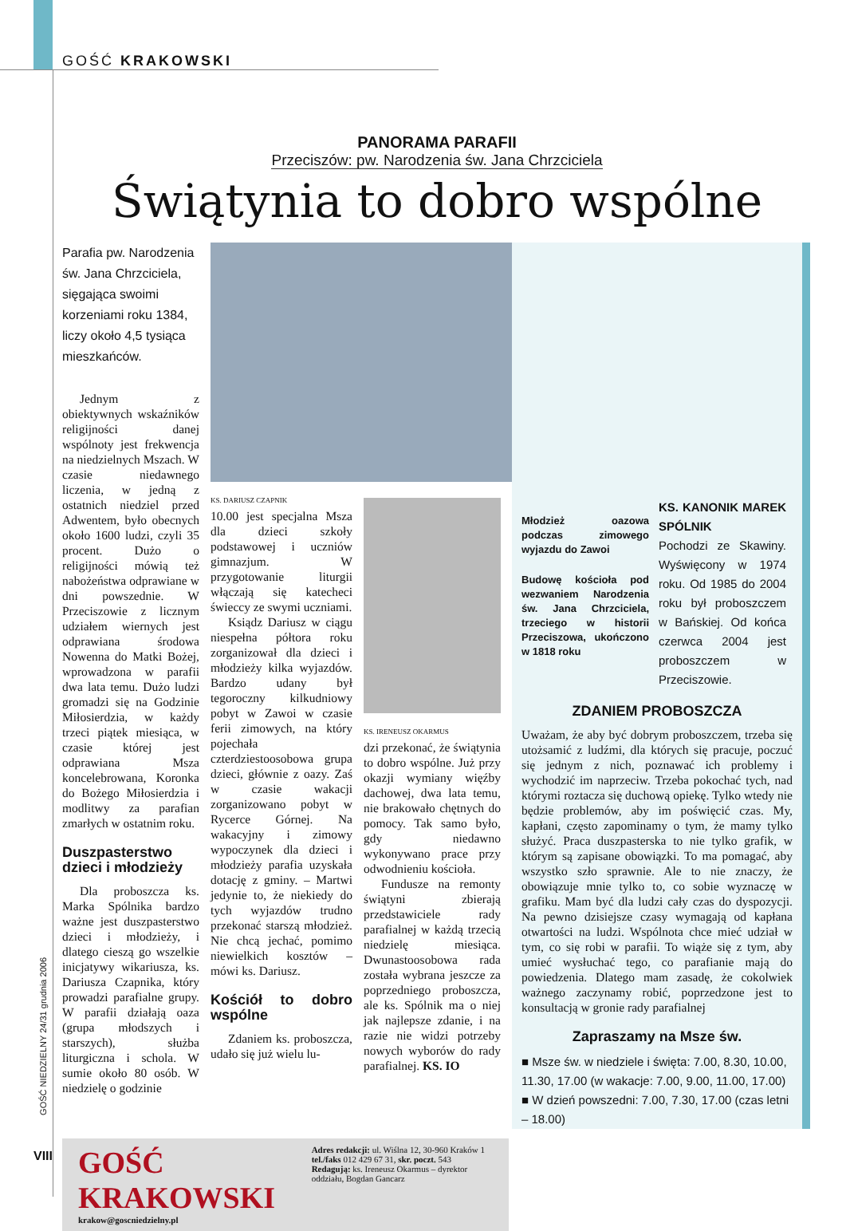GOŚĆ KRAKOWSKI
PANORAMA PARAFII
Przeciszów: pw. Narodzenia św. Jana Chrzciciela
Świątynia to dobro wspólne
Parafia pw. Narodzenia św. Jana Chrzciciela, sięgająca swoimi korzeniami roku 1384, liczy około 4,5 tysiąca mieszkańców.
Jednym z obiektywnych wskaźników religijności danej wspólnoty jest frekwencja na niedzielnych Mszach. W czasie niedawnego liczenia, w jedną z ostatnich niedziel przed Adwentem, było obecnych około 1600 ludzi, czyli 35 procent. Dużo o religijności mówią też nabożeństwa odprawiane w dni powszednie. W Przeciszowie z licznym udziałem wiernych jest odprawiana środowa Nowenna do Matki Bożej, wprowadzona w parafii dwa lata temu. Dużo ludzi gromadzi się na Godzinie Miłosierdzia, w każdy trzeci piątek miesiąca, w czasie której jest odprawiana Msza koncelebrowana, Koronka do Bożego Miłosierdzia i modlitwy za parafian zmarłych w ostatnim roku.
Duszpasterstwo dzieci i młodzieży
Dla proboszcza ks. Marka Spólnika bardzo ważne jest duszpasterstwo dzieci i młodzieży, i dlatego cieszą go wszelkie inicjatywy wikariusza, ks. Dariusza Czapnika, który prowadzi parafialne grupy. W parafii działają oaza (grupa młodszych i starszych), służba liturgiczna i schola. W sumie około 80 osób. W niedzielę o godzinie
KS. DARIUSZ CZAPNIK
10.00 jest specjalna Msza dla dzieci szkoły podstawowej i uczniów gimnazjum. W przygotowanie liturgii włączają się katecheci świeccy ze swymi uczniami.
Ksiądz Dariusz w ciągu niespełna półtora roku zorganizował dla dzieci i młodzieży kilka wyjazdów. Bardzo udany był tegoroczny kilkudniowy pobyt w Zawoi w czasie ferii zimowych, na który pojechała czterdziestoosobowa grupa dzieci, głównie z oazy. Zaś w czasie wakacji zorganizowano pobyt w Rycerce Górnej. Na wakacyjny i zimowy wypoczynek dla dzieci i młodzieży parafia uzyskała dotację z gminy. – Martwi jedynie to, że niekiedy do tych wyjazdów trudno przekonać starszą młodzież. Nie chcą jechać, pomimo niewielkich kosztów – mówi ks. Dariusz.
Kościół to dobro wspólne
Zdaniem ks. proboszcza, udało się już wielu lu-
KS. IRENEUSZ OKARMUS
dzi przekonać, że świątynia to dobro wspólne. Już przy okazji wymiany więźby dachowej, dwa lata temu, nie brakowało chętnych do pomocy. Tak samo było, gdy niedawno wykonywano prace przy odwodnieniu kościoła.
Fundusze na remonty świątyni zbierają przedstawiciele rady parafialnej w każdą trzecią niedzielę miesiąca. Dwunastoosobowa rada została wybrana jeszcze za poprzedniego proboszcza, ale ks. Spólnik ma o niej jak najlepsze zdanie, i na razie nie widzi potrzeby nowych wyborów do rady parafialnej. KS. IO
Młodzież oazowa podczas zimowego wyjazdu do Zawoi
Budowę kościoła pod wezwaniem Narodzenia św. Jana Chrzciciela, trzeciego w historii Przeciszowa, ukończono w 1818 roku
KS. KANONIK MAREK SPÓLNIK
Pochodzi ze Skawiny. Wyświęcony w 1974 roku. Od 1985 do 2004 roku był proboszczem w Bańskiej. Od końca czerwca 2004 jest proboszczem w Przeciszowie.
ZDANIEM PROBOSZCZA
Uważam, że aby być dobrym proboszczem, trzeba się utożsamić z ludźmi, dla których się pracuje, poczuć się jednym z nich, poznawać ich problemy i wychodzić im naprzeciw. Trzeba pokochać tych, nad którymi roztacza się duchową opiekę. Tylko wtedy nie będzie problemów, aby im poświęcić czas. My, kapłani, często zapominamy o tym, że mamy tylko służyć. Praca duszpasterska to nie tylko grafik, w którym są zapisane obowiązki. To ma pomagać, aby wszystko szło sprawnie. Ale to nie znaczy, że obowiązuje mnie tylko to, co sobie wyznaczę w grafiku. Mam być dla ludzi cały czas do dyspozycji. Na pewno dzisiejsze czasy wymagają od kapłana otwartości na ludzi. Wspólnota chce mieć udział w tym, co się robi w parafii. To wiąże się z tym, aby umieć wysłuchać tego, co parafianie mają do powiedzenia. Dlatego mam zasadę, że cokolwiek ważnego zaczynamy robić, poprzedzone jest to konsultacją w gronie rady parafialnej
Zapraszamy na Msze św.
■ Msze św. w niedziele i święta: 7.00, 8.30, 10.00, 11.30, 17.00 (w wakacje: 7.00, 9.00, 11.00, 17.00)
■ W dzień powszedni: 7.00, 7.30, 17.00 (czas letni – 18.00)
GOŚĆ KRAKOWSKI
krakow@goscniedzielny.pl
Adres redakcji: ul. Wiślna 12, 30-960 Kraków 1
tel./faks 012 429 67 31, skr. poczt. 543
Redagują: ks. Ireneusz Okarmus – dyrektor oddziału, Bogdan Gancarz
GOŚĆ NIEDZIELNY 24/31 grudnia 2006
VIII